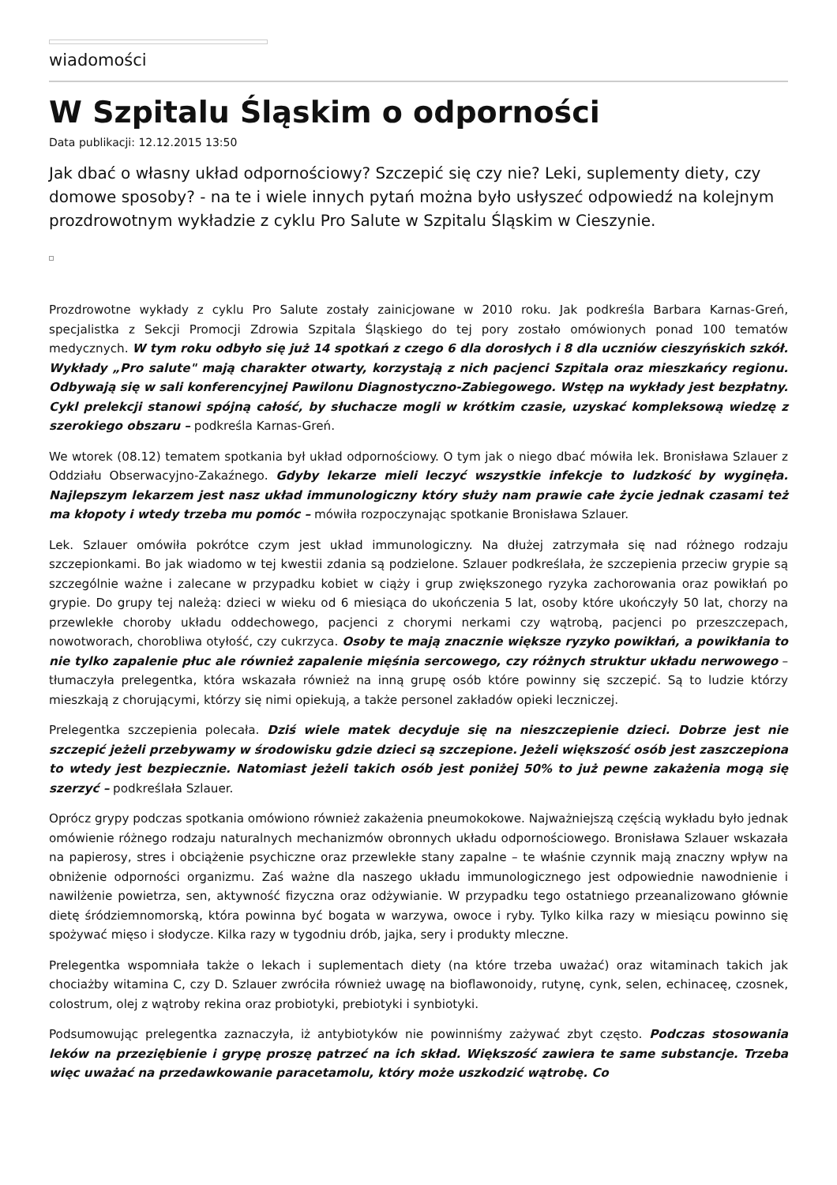wiadomości
W Szpitalu Śląskim o odporności
Data publikacji: 12.12.2015 13:50
Jak dbać o własny układ odpornościowy? Szczepić się czy nie? Leki, suplementy diety, czy domowe sposoby? - na te i wiele innych pytań można było usłyszeć odpowiedź na kolejnym prozdrowotnym wykładzie z cyklu Pro Salute w Szpitalu Śląskim w Cieszynie.
Prozdrowotne wykłady z cyklu Pro Salute zostały zainicjowane w 2010 roku. Jak podkreśla Barbara Karnas-Greń, specjalistka z Sekcji Promocji Zdrowia Szpitala Śląskiego do tej pory zostało omówionych ponad 100 tematów medycznych. W tym roku odbyło się już 14 spotkań z czego 6 dla dorosłych i 8 dla uczniów cieszyńskich szkół. Wykłady „Pro salute" mają charakter otwarty, korzystają z nich pacjenci Szpitala oraz mieszkańcy regionu. Odbywają się w sali konferencyjnej Pawilonu Diagnostyczno-Zabiegowego. Wstęp na wykłady jest bezpłatny. Cykl prelekcji stanowi spójną całość, by słuchacze mogli w krótkim czasie, uzyskać kompleksową wiedzę z szerokiego obszaru – podkreśla Karnas-Greń.
We wtorek (08.12) tematem spotkania był układ odpornościowy. O tym jak o niego dbać mówiła lek. Bronisława Szlauer z Oddziału Obserwacyjno-Zakaźnego. Gdyby lekarze mieli leczyć wszystkie infekcje to ludzkość by wyginęła. Najlepszym lekarzem jest nasz układ immunologiczny który służy nam prawie całe życie jednak czasami też ma kłopoty i wtedy trzeba mu pomóc – mówiła rozpoczynając spotkanie Bronisława Szlauer.
Lek. Szlauer omówiła pokrótce czym jest układ immunologiczny. Na dłużej zatrzymała się nad różnego rodzaju szczepionkami. Bo jak wiadomo w tej kwestii zdania są podzielone. Szlauer podkreślała, że szczepienia przeciw grypie są szczególnie ważne i zalecane w przypadku kobiet w ciąży i grup zwiększonego ryzyka zachorowania oraz powikłań po grypie. Do grupy tej należą: dzieci w wieku od 6 miesiąca do ukończenia 5 lat, osoby które ukończyły 50 lat, chorzy na przewlekłe choroby układu oddechowego, pacjenci z chorymi nerkami czy wątrobą, pacjenci po przeszczepach, nowotworach, chorobliwa otyłość, czy cukrzyca. Osoby te mają znacznie większe ryzyko powikłań, a powikłania to nie tylko zapalenie płuc ale również zapalenie mięśnia sercowego, czy różnych struktur układu nerwowego – tłumaczyła prelegentka, która wskazała również na inną grupę osób które powinny się szczepić. Są to ludzie którzy mieszkają z chorującymi, którzy się nimi opiekują, a także personel zakładów opieki leczniczej.
Prelegentka szczepienia polecała. Dziś wiele matek decyduje się na nieszczepienie dzieci. Dobrze jest nie szczepić jeżeli przebywamy w środowisku gdzie dzieci są szczepione. Jeżeli większość osób jest zaszczepiona to wtedy jest bezpiecznie. Natomiast jeżeli takich osób jest poniżej 50% to już pewne zakażenia mogą się szerzyć – podkreślała Szlauer.
Oprócz grypy podczas spotkania omówiono również zakażenia pneumokokowe. Najważniejszą częścią wykładu było jednak omówienie różnego rodzaju naturalnych mechanizmów obronnych układu odpornościowego. Bronisława Szlauer wskazała na papierosy, stres i obciążenie psychiczne oraz przewlekłe stany zapalne – te właśnie czynnik mają znaczny wpływ na obniżenie odporności organizmu. Zaś ważne dla naszego układu immunologicznego jest odpowiednie nawodnienie i nawilżenie powietrza, sen, aktywność fizyczna oraz odżywianie. W przypadku tego ostatniego przeanalizowano głównie dietę śródziemnomorską, która powinna być bogata w warzywa, owoce i ryby. Tylko kilka razy w miesiącu powinno się spożywać mięso i słodycze. Kilka razy w tygodniu drób, jajka, sery i produkty mleczne.
Prelegentka wspomniała także o lekach i suplementach diety (na które trzeba uważać) oraz witaminach takich jak chociażby witamina C, czy D. Szlauer zwróciła również uwagę na bioflawonoidy, rutynę, cynk, selen, echinaceę, czosnek, colostrum, olej z wątroby rekina oraz probiotyki, prebiotyki i synbiotyki.
Podsumowując prelegentka zaznaczyła, iż antybiotyków nie powinniśmy zażywać zbyt często. Podczas stosowania leków na przeziębienie i grypę proszę patrzeć na ich skład. Większość zawiera te same substancje. Trzeba więc uważać na przedawkowanie paracetamolu, który może uszkodzić wątrobę. Co